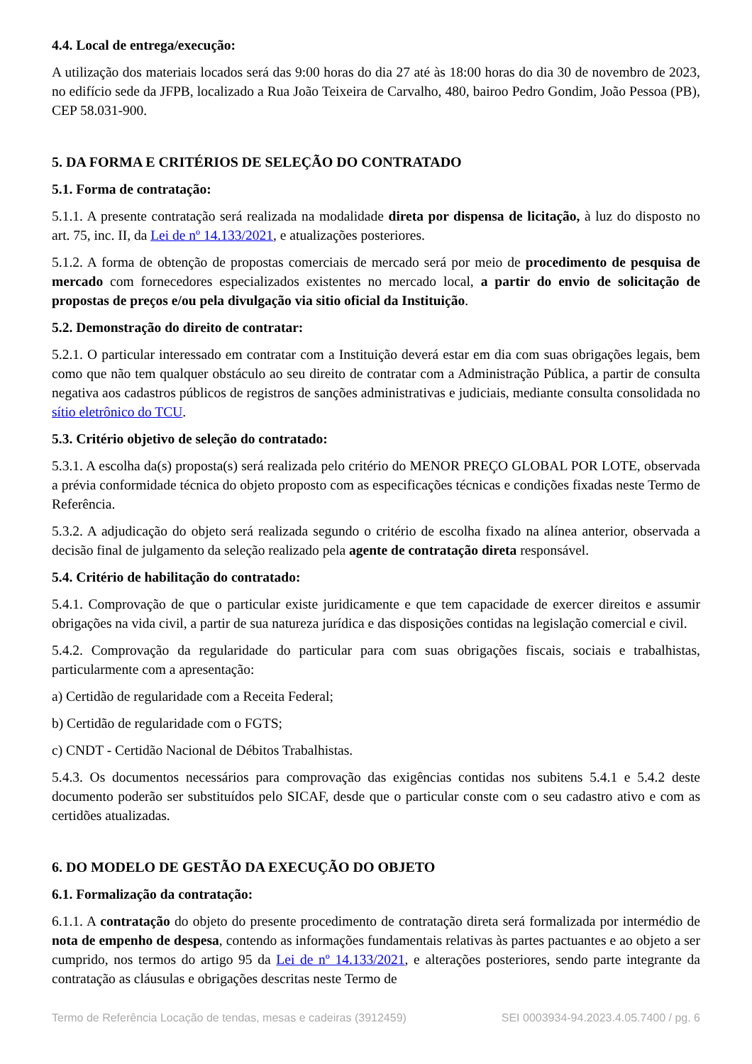4.4. Local de entrega/execução:
A utilização dos materiais locados será das 9:00 horas do dia 27 até às 18:00 horas do dia 30 de novembro de 2023, no edifício sede da JFPB, localizado a Rua João Teixeira de Carvalho, 480, bairoo Pedro Gondim, João Pessoa (PB), CEP 58.031-900.
5. DA FORMA E CRITÉRIOS DE SELEÇÃO DO CONTRATADO
5.1. Forma de contratação:
5.1.1. A presente contratação será realizada na modalidade direta por dispensa de licitação, à luz do disposto no art. 75, inc. II, da Lei de nº 14.133/2021, e atualizações posteriores.
5.1.2. A forma de obtenção de propostas comerciais de mercado será por meio de procedimento de pesquisa de mercado com fornecedores especializados existentes no mercado local, a partir do envio de solicitação de propostas de preços e/ou pela divulgação via sitio oficial da Instituição.
5.2. Demonstração do direito de contratar:
5.2.1. O particular interessado em contratar com a Instituição deverá estar em dia com suas obrigações legais, bem como que não tem qualquer obstáculo ao seu direito de contratar com a Administração Pública, a partir de consulta negativa aos cadastros públicos de registros de sanções administrativas e judiciais, mediante consulta consolidada no sítio eletrônico do TCU.
5.3. Critério objetivo de seleção do contratado:
5.3.1. A escolha da(s) proposta(s) será realizada pelo critério do MENOR PREÇO GLOBAL POR LOTE, observada a prévia conformidade técnica do objeto proposto com as especificações técnicas e condições fixadas neste Termo de Referência.
5.3.2. A adjudicação do objeto será realizada segundo o critério de escolha fixado na alínea anterior, observada a decisão final de julgamento da seleção realizado pela agente de contratação direta responsável.
5.4. Critério de habilitação do contratado:
5.4.1. Comprovação de que o particular existe juridicamente e que tem capacidade de exercer direitos e assumir obrigações na vida civil, a partir de sua natureza jurídica e das disposições contidas na legislação comercial e civil.
5.4.2. Comprovação da regularidade do particular para com suas obrigações fiscais, sociais e trabalhistas, particularmente com a apresentação:
a) Certidão de regularidade com a Receita Federal;
b) Certidão de regularidade com o FGTS;
c) CNDT - Certidão Nacional de Débitos Trabalhistas.
5.4.3. Os documentos necessários para comprovação das exigências contidas nos subitens 5.4.1 e 5.4.2 deste documento poderão ser substituídos pelo SICAF, desde que o particular conste com o seu cadastro ativo e com as certidões atualizadas.
6. DO MODELO DE GESTÃO DA EXECUÇÃO DO OBJETO
6.1. Formalização da contratação:
6.1.1. A contratação do objeto do presente procedimento de contratação direta será formalizada por intermédio de nota de empenho de despesa, contendo as informações fundamentais relativas às partes pactuantes e ao objeto a ser cumprido, nos termos do artigo 95 da Lei de nº 14.133/2021, e alterações posteriores, sendo parte integrante da contratação as cláusulas e obrigações descritas neste Termo de
Termo de Referência Locação de tendas, mesas e cadeiras (3912459) SEI 0003934-94.2023.4.05.7400 / pg. 6